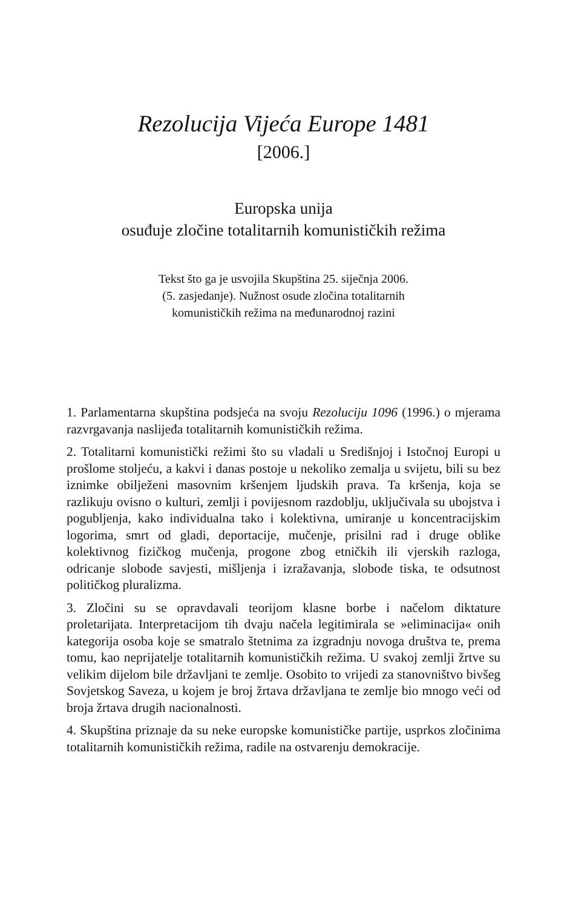Rezolucija Vijeća Europe 1481
[2006.]
Europska unija
osuđuje zločine totalitarnih komunističkih režima
Tekst što ga je usvojila Skupština 25. siječnja 2006.
(5. zasjedanje). Nužnost osude zločina totalitarnih
komunističkih režima na međunarodnoj razini
1. Parlamentarna skupština podsjeća na svoju Rezoluciju 1096 (1996.) o mjerama razvrgavanja naslijeđa totalitarnih komunističkih režima.
2. Totalitarni komunistički režimi što su vladali u Središnjoj i Istočnoj Europi u prošlome stoljeću, a kakvi i danas postoje u nekoliko zemalja u svijetu, bili su bez iznimke obilježeni masovnim kršenjem ljudskih prava. Ta kršenja, koja se razlikuju ovisno o kulturi, zemlji i povijesnom razdoblju, uključivala su ubojstva i pogubljenja, kako individualna tako i kolektivna, umiranje u koncentracijskim logorima, smrt od gladi, deportacije, mučenje, prisilni rad i druge oblike kolektivnog fizičkog mučenja, progone zbog etničkih ili vjerskih razloga, odricanje slobode savjesti, mišljenja i izražavanja, slobode tiska, te odsutnost političkog pluralizma.
3. Zločini su se opravdavali teorijom klasne borbe i načelom diktature proletarijata. Interpretacijom tih dvaju načela legitimirala se »eliminacija« onih kategorija osoba koje se smatralo štetnima za izgradnju novoga društva te, prema tomu, kao neprijatelje totalitarnih komunističkih režima. U svakoj zemlji žrtve su velikim dijelom bile državljani te zemlje. Osobito to vrijedi za stanovništvo bivšeg Sovjetskog Saveza, u kojem je broj žrtava državljana te zemlje bio mnogo veći od broja žrtava drugih nacionalnosti.
4. Skupština priznaje da su neke europske komunističke partije, usprkos zločinima totalitarnih komunističkih režima, radile na ostvarenju demokracije.